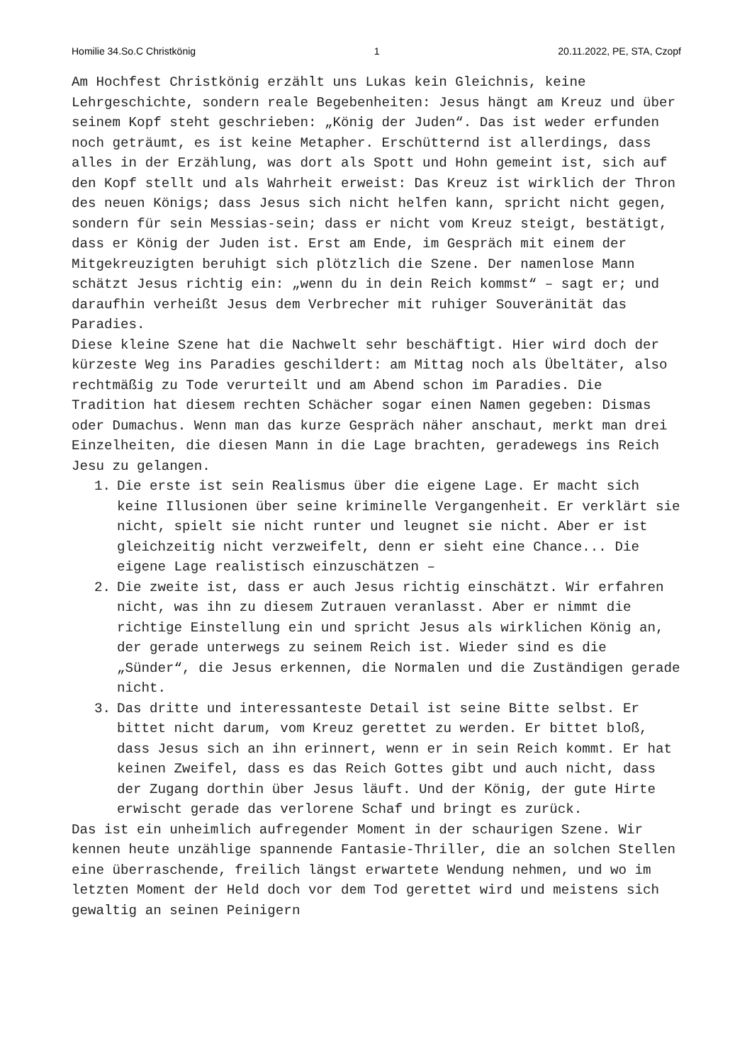Homilie 34.So.C Christkönig 1 20.11.2022, PE, STA, Czopf
Am Hochfest Christkönig erzählt uns Lukas kein Gleichnis, keine Lehrgeschichte, sondern reale Begebenheiten: Jesus hängt am Kreuz und über seinem Kopf steht geschrieben: „König der Juden“. Das ist weder erfunden noch geträumt, es ist keine Metapher. Erschütternd ist allerdings, dass alles in der Erzählung, was dort als Spott und Hohn gemeint ist, sich auf den Kopf stellt und als Wahrheit erweist: Das Kreuz ist wirklich der Thron des neuen Königs; dass Jesus sich nicht helfen kann, spricht nicht gegen, sondern für sein Messias-sein; dass er nicht vom Kreuz steigt, bestätigt, dass er König der Juden ist. Erst am Ende, im Gespräch mit einem der Mitgekreuzigten beruhigt sich plötzlich die Szene. Der namenlose Mann schätzt Jesus richtig ein: „wenn du in dein Reich kommst“ – sagt er; und daraufhin verheißt Jesus dem Verbrecher mit ruhiger Souveränität das Paradies.
Diese kleine Szene hat die Nachwelt sehr beschäftigt. Hier wird doch der kürzeste Weg ins Paradies geschildert: am Mittag noch als Übeltäter, also rechtmäßig zu Tode verurteilt und am Abend schon im Paradies. Die Tradition hat diesem rechten Schächer sogar einen Namen gegeben: Dismas oder Dumachus. Wenn man das kurze Gespräch näher anschaut, merkt man drei Einzelheiten, die diesen Mann in die Lage brachten, geradewegs ins Reich Jesu zu gelangen.
1. Die erste ist sein Realismus über die eigene Lage. Er macht sich keine Illusionen über seine kriminelle Vergangenheit. Er verklärt sie nicht, spielt sie nicht runter und leugnet sie nicht. Aber er ist gleichzeitig nicht verzweifelt, denn er sieht eine Chance... Die eigene Lage realistisch einzuschätzen –
2. Die zweite ist, dass er auch Jesus richtig einschätzt. Wir erfahren nicht, was ihn zu diesem Zutrauen veranlasst. Aber er nimmt die richtige Einstellung ein und spricht Jesus als wirklichen König an, der gerade unterwegs zu seinem Reich ist. Wieder sind es die „Sünder“, die Jesus erkennen, die Normalen und die Zuständigen gerade nicht.
3. Das dritte und interessanteste Detail ist seine Bitte selbst. Er bittet nicht darum, vom Kreuz gerettet zu werden. Er bittet bloß, dass Jesus sich an ihn erinnert, wenn er in sein Reich kommt. Er hat keinen Zweifel, dass es das Reich Gottes gibt und auch nicht, dass der Zugang dorthin über Jesus läuft. Und der König, der gute Hirte erwischt gerade das verlorene Schaf und bringt es zurück.
Das ist ein unheimlich aufregender Moment in der schaurigen Szene. Wir kennen heute unzählige spannende Fantasie-Thriller, die an solchen Stellen eine überraschende, freilich längst erwartete Wendung nehmen, und wo im letzten Moment der Held doch vor dem Tod gerettet wird und meistens sich gewaltig an seinen Peinigern